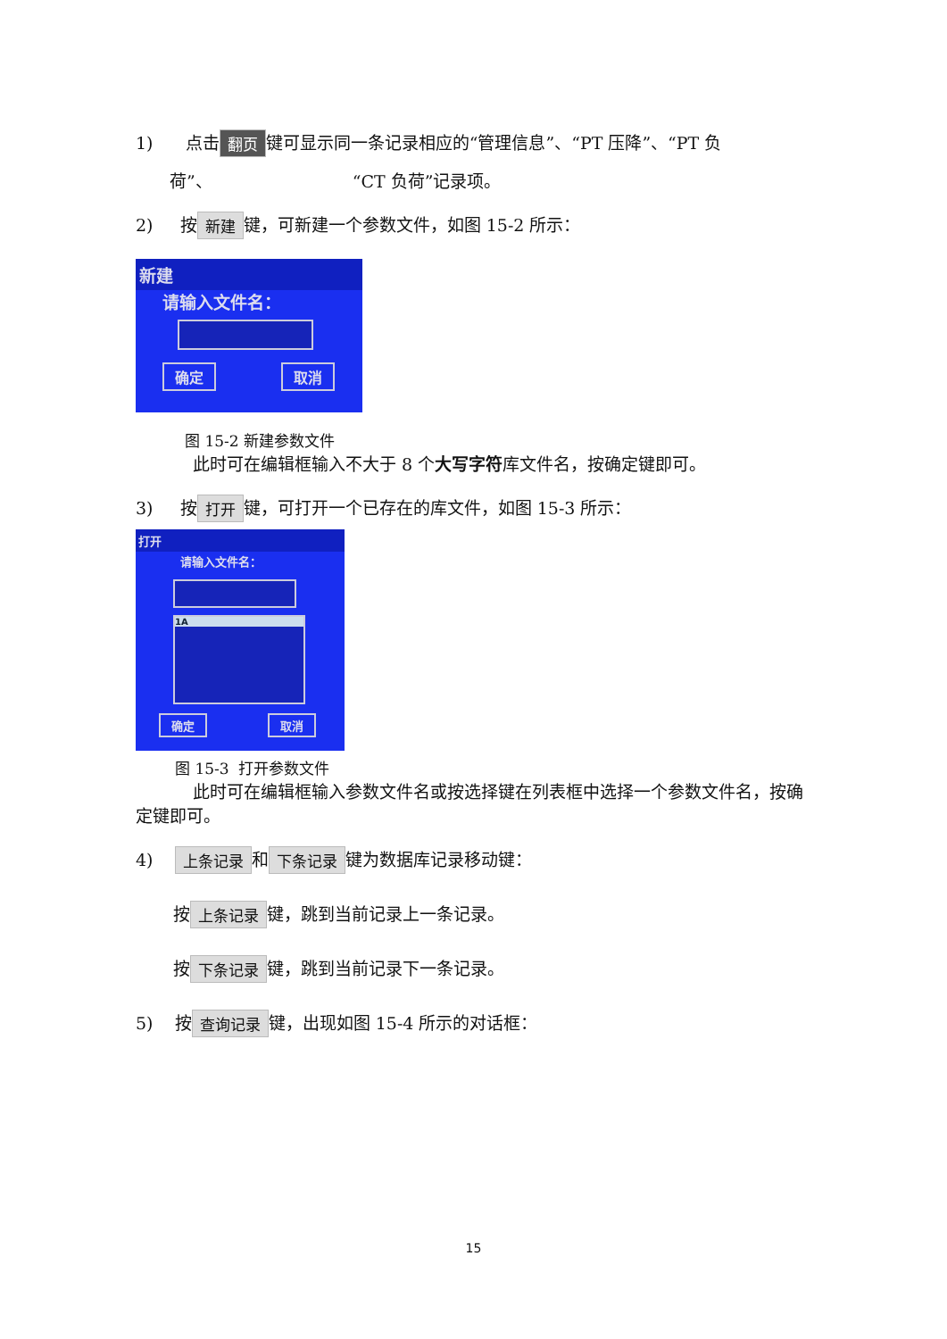1) 点击 翻页 键可显示同一条记录相应的“管理信息”、“PT 压降”、“PT 负
荷”、 “CT 负荷”记录项。
2) 按 新建 键，可新建一个参数文件，如图 15-2 所示：
新建
请输入文件名：
确定 取消
图 15-2 新建参数文件
此时可在编辑框输入不大于 8 个大写字符库文件名，按确定键即可。
3) 按 打开 键，可打开一个已存在的库文件，如图 15-3 所示：
打开
请输入文件名：
1A
确定 取消
图 15-3 打开参数文件
此时可在编辑框输入参数文件名或按选择键在列表框中选择一个参数文件名，按确定键即可。
4) 上条记录 和 下条记录 键为数据库记录移动键：
按 上条记录 键，跳到当前记录上一条记录。
按 下条记录 键，跳到当前记录下一条记录。
5) 按 查询记录 键，出现如图 15-4 所示的对话框：
15